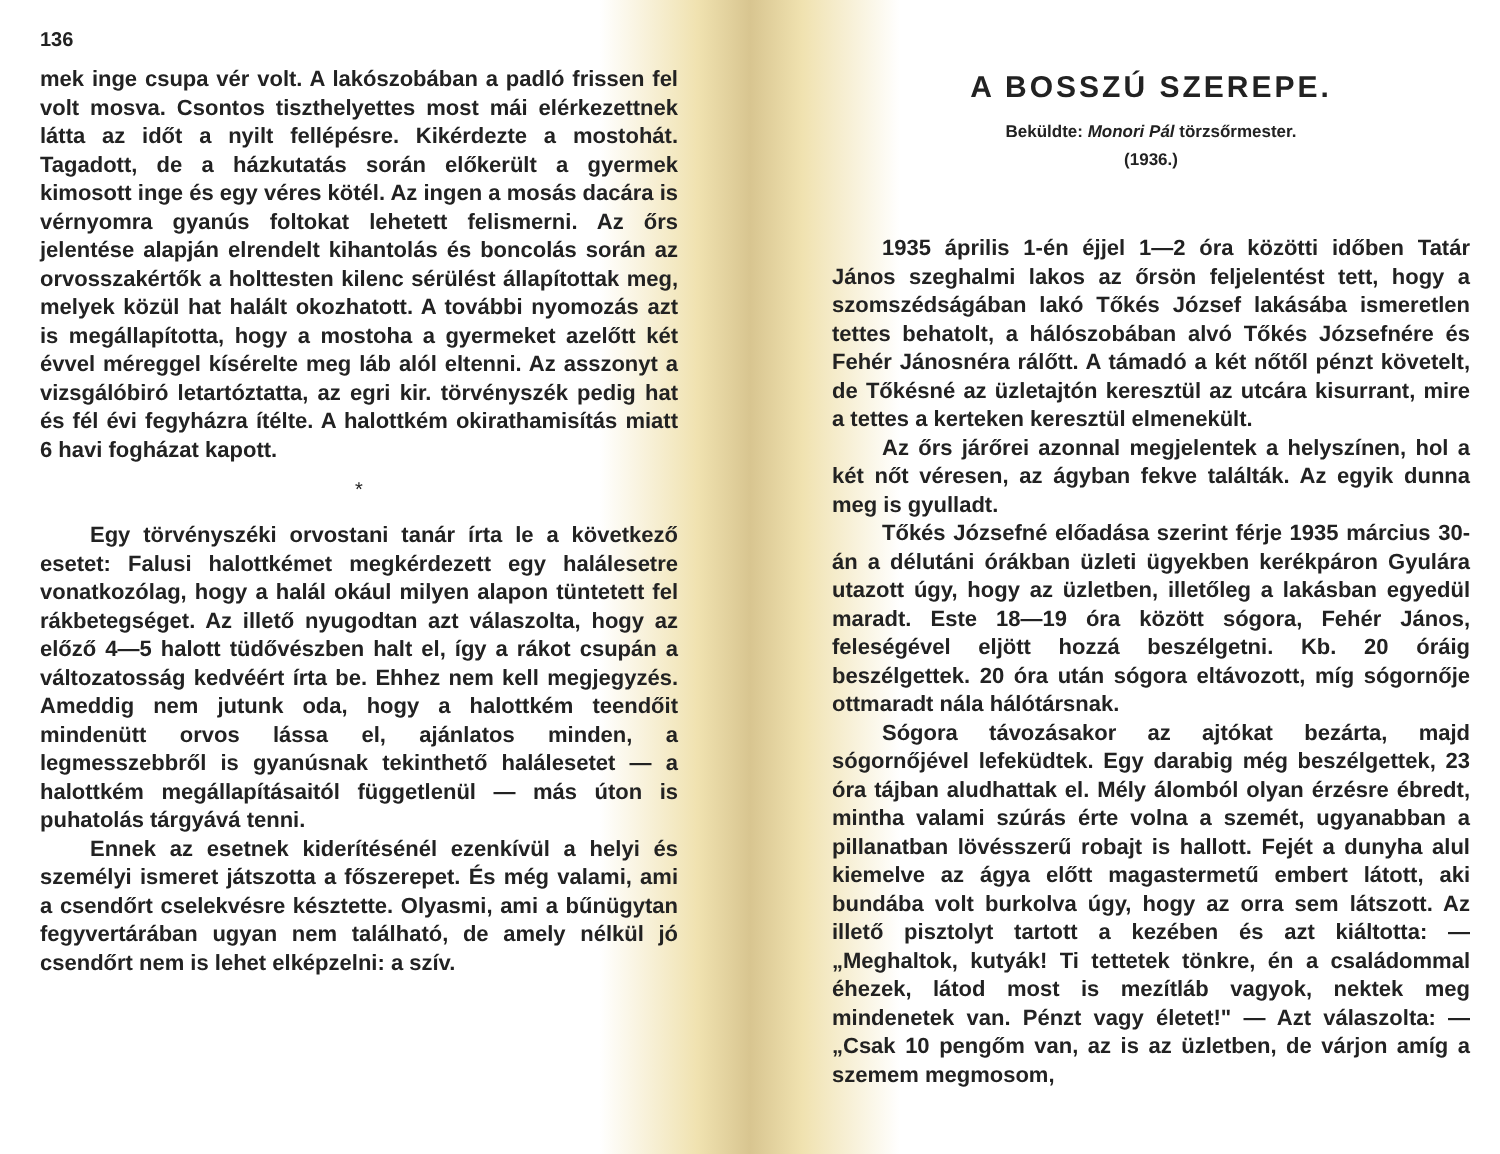136
mek inge csupa vér volt. A lakószobában a padló frissen fel volt mosva. Csontos tiszthelyettes most mái elérkezettnek látta az időt a nyilt fellépésre. Kikérdezte a mostohát. Tagadott, de a házkutatás során előkerült a gyermek kimosott inge és egy véres kötél. Az ingen a mosás dacára is vérnyomra gyanús foltokat lehetett felismerni. Az őrs jelentése alapján elrendelt kihantolás és boncolás során az orvosszakértők a holttesten kilenc sérülést állapítottak meg, melyek közül hat halált okozhatott. A további nyomozás azt is megállapította, hogy a mostoha a gyermeket azelőtt két évvel méreggel kísérelte meg láb alól eltenni. Az asszonyt a vizsgálóbiró letartóztatta, az egri kir. törvényszék pedig hat és fél évi fegyházra ítélte. A halottkém okirathamisítás miatt 6 havi fogházat kapott.
*
Egy törvényszéki orvostani tanár írta le a következő esetet: Falusi halottkémet megkérdezett egy halálesetre vonatkozólag, hogy a halál okául milyen alapon tüntetett fel rákbetegséget. Az illető nyugodtan azt válaszolta, hogy az előző 4—5 halott tüdővészben halt el, így a rákot csupán a változatosság kedvéért írta be. Ehhez nem kell megjegyzés. Ameddig nem jutunk oda, hogy a halottkém teendőit mindenütt orvos lássa el, ajánlatos minden, a legmesszebbről is gyanúsnak tekinthető halálesetet — a halottkém megállapításaitól függetlenül — más úton is puhatolás tárgyává tenni.
Ennek az esetnek kiderítésénél ezenkívül a helyi és személyi ismeret játszotta a főszerepet. És még valami, ami a csendőrt cselekvésre késztette. Olyasmi, ami a bűnügytan fegyvertárában ugyan nem található, de amely nélkül jó csendőrt nem is lehet elképzelni: a szív.
A BOSSZÚ SZEREPE.
Beküldte: Monori Pál törzsőrmester.
(1936.)
1935 április 1-én éjjel 1—2 óra közötti időben Tatár János szeghalmi lakos az őrsön feljelentést tett, hogy a szomszédságában lakó Tőkés József lakásába ismeretlen tettes behatolt, a hálószobában alvó Tőkés Józsefnére és Fehér Jánosnéra rálőtt. A támadó a két nőtől pénzt követelt, de Tőkésné az üzletajtón keresztül az utcára kisurrant, mire a tettes a kerteken keresztül elmenekült.
Az őrs járőrei azonnal megjelentek a helyszínen, hol a két nőt véresen, az ágyban fekve találták. Az egyik dunna meg is gyulladt.
Tőkés Józsefné előadása szerint férje 1935 március 30-án a délutáni órákban üzleti ügyekben kerékpáron Gyulára utazott úgy, hogy az üzletben, illetőleg a lakásban egyedül maradt. Este 18—19 óra között sógora, Fehér János, feleségével eljött hozzá beszélgetni. Kb. 20 óráig beszélgettek. 20 óra után sógora eltávozott, míg sógornője ottmaradt nála hálótársnak.
Sógora távozásakor az ajtókat bezárta, majd sógornőjével lefeküdtek. Egy darabig még beszélgettek, 23 óra tájban aludhattak el. Mély álomból olyan érzésre ébredt, mintha valami szúrás érte volna a szemét, ugyanabban a pillanatban lövésszerű robajt is hallott. Fejét a dunyha alul kiemelve az ágya előtt magastermetű embert látott, aki bundába volt burkolva úgy, hogy az orra sem látszott. Az illető pisztolyt tartott a kezében és azt kiáltotta: — „Meghaltok, kutyák! Ti tettetek tönkre, én a családommal éhezek, látod most is mezítláb vagyok, nektek meg mindenetek van. Pénzt vagy életet!" — Azt válaszolta: — „Csak 10 pengőm van, az is az üzletben, de várjon amíg a szemem megmosom,